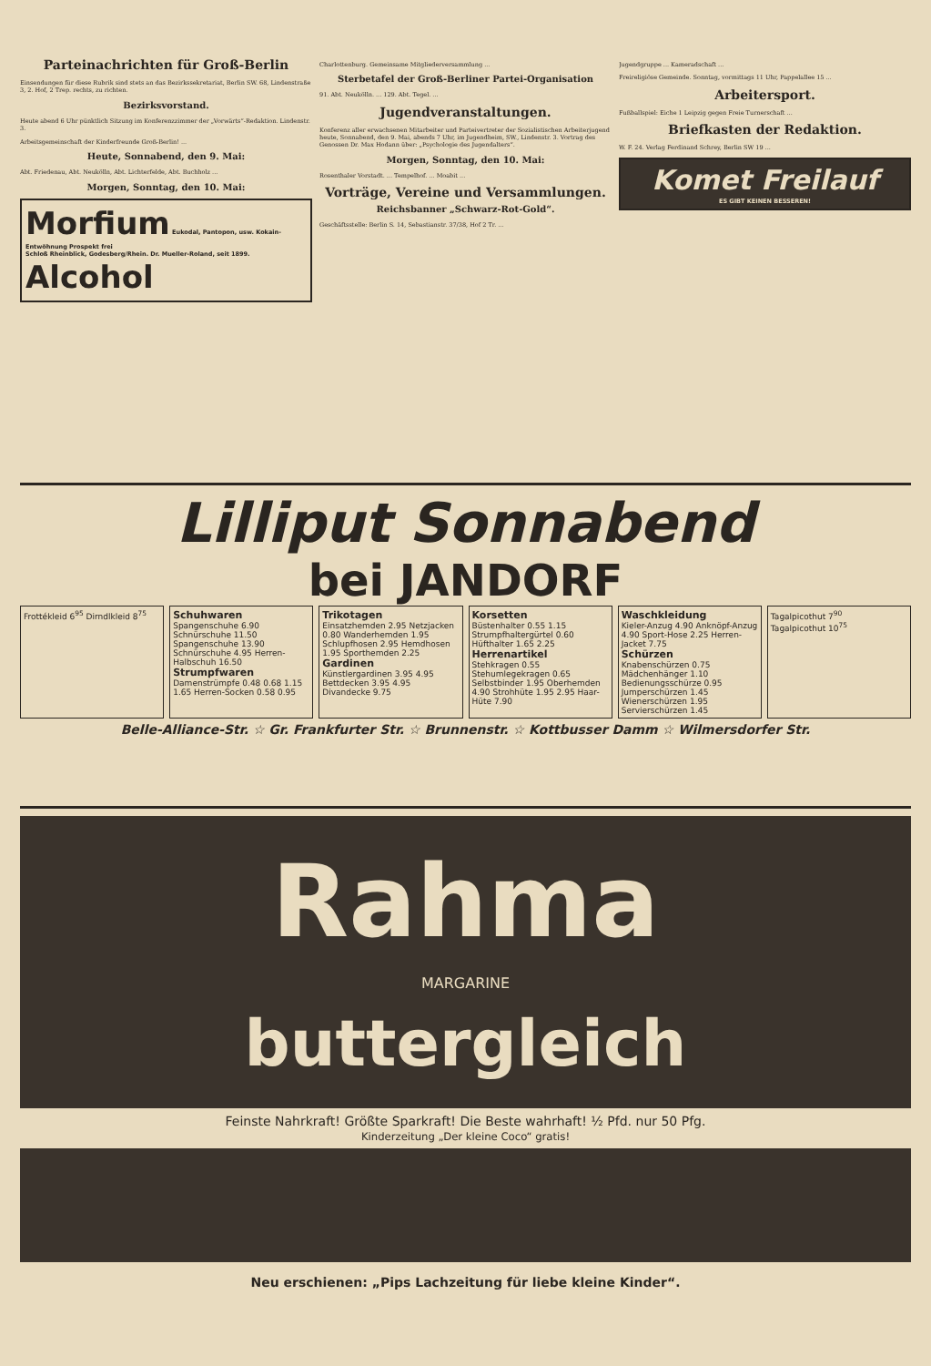Parteinachrichten für Groß-Berlin
Einsendungen für diese Rubrik sind stets an das Bezirkssekretariat, Berlin SW. 68, Lindenstraße 3, 2. Hof, 2 Trep. rechts, zu richten.
Bezirksvorstand.
Heute abend 6 Uhr pünktlich Sitzung im Konferenzzimmer der „Vorwärts“-Redaktion. Lindenstr. 3.
Arbeitsgemeinschaft der Kinderfreunde Groß-Berlin! ...
Heute, Sonnabend, den 9. Mai:
Abt. Friedenau, Abt. Neukölln, Abt. Lichterfelde, Abt. Buchholz ...
Morgen, Sonntag, den 10. Mai:
Morfium Eukodal, Pantopon, usw. Kokain-Entwöhnung Prospekt frei
Schloß Rheinblick, Godesberg/Rhein. Dr. Mueller-Roland, seit 1899. Alcohol
Charlottenburg. Gemeinsame Mitgliederversammlung ...
Sterbetafel der Groß-Berliner Partei-Organisation
91. Abt. Neukölln. ... 129. Abt. Tegel. ...
Jugendveranstaltungen.
Konferenz aller erwachsenen Mitarbeiter und Parteivertreter der Sozialistischen Arbeiterjugend heute, Sonnabend, den 9. Mai, abends 7 Uhr, im Jugendheim, SW., Lindenstr. 3. Vortrag des Genossen Dr. Max Hodann über: „Psychologie des Jugendalters“.
Morgen, Sonntag, den 10. Mai:
Rosenthaler Vorstadt. ... Tempelhof. ... Moabit ...
Vorträge, Vereine und Versammlungen.
Reichsbanner „Schwarz-Rot-Gold“.
Geschäftsstelle: Berlin S. 14, Sebastianstr. 37/38, Hof 2 Tr. ...
Jugendgruppe ... Kameradschaft ...
Freireligiöse Gemeinde. Sonntag, vormittags 11 Uhr, Pappelallee 15 ...
Arbeitersport.
Fußballspiel: Eiche 1 Leipzig gegen Freie Turnerschaft ...
Briefkasten der Redaktion.
W. F. 24. Verlag Ferdinand Schrey, Berlin SW 19 ...
Komet Freilauf
ES GIBT KEINEN BESSEREN!
Lilliput Sonnabend
bei JANDORF
Frottékleid 6<sup>95</sup> Dirndlkleid 8<sup>75</sup>
Schuhwaren
Spangenschuhe 6.90 Schnürschuhe 11.50 Spangenschuhe 13.90 Schnürschuhe 4.95 Herren-Halbschuh 16.50
Strumpfwaren
Damenstrümpfe 0.48 0.68 1.15 1.65 Herren-Socken 0.58 0.95
Trikotagen
Einsatzhemden 2.95 Netzjacken 0.80 Wanderhemden 1.95 Schlupfhosen 2.95 Hemdhosen 1.95 Sporthemden 2.25
Gardinen
Künstlergardinen 3.95 4.95 Bettdecken 3.95 4.95 Divandecke 9.75
Korsetten
Büstenhalter 0.55 1.15 Strumpfhaltergürtel 0.60 Hüfthalter 1.65 2.25
Herrenartikel
Stehkragen 0.55 Stehumlegekragen 0.65 Selbstbinder 1.95 Oberhemden 4.90 Strohhüte 1.95 2.95 Haar-Hüte 7.90
Waschkleidung
Kieler-Anzug 4.90 Anknöpf-Anzug 4.90 Sport-Hose 2.25 Herren-Jacket 7.75
Schürzen
Knabenschürzen 0.75 Mädchenhänger 1.10 Bedienungsschürze 0.95 Jumperschürzen 1.45 Wienerschürzen 1.95 Servierschürzen 1.45
Tagalpicothut 7<sup>90</sup>
Tagalpicothut 10<sup>75</sup>
Belle-Alliance-Str. ☆ Gr. Frankfurter Str. ☆ Brunnenstr. ☆ Kottbusser Damm ☆ Wilmersdorfer Str.
Rahma
MARGARINE
buttergleich
Feinste Nahrkraft! Größte Sparkraft! Die Beste wahrhaft! ½ Pfd. nur 50 Pfg.
Kinderzeitung „Der kleine Coco“ gratis!
Neu erschienen: „Pips Lachzeitung für liebe kleine Kinder“.